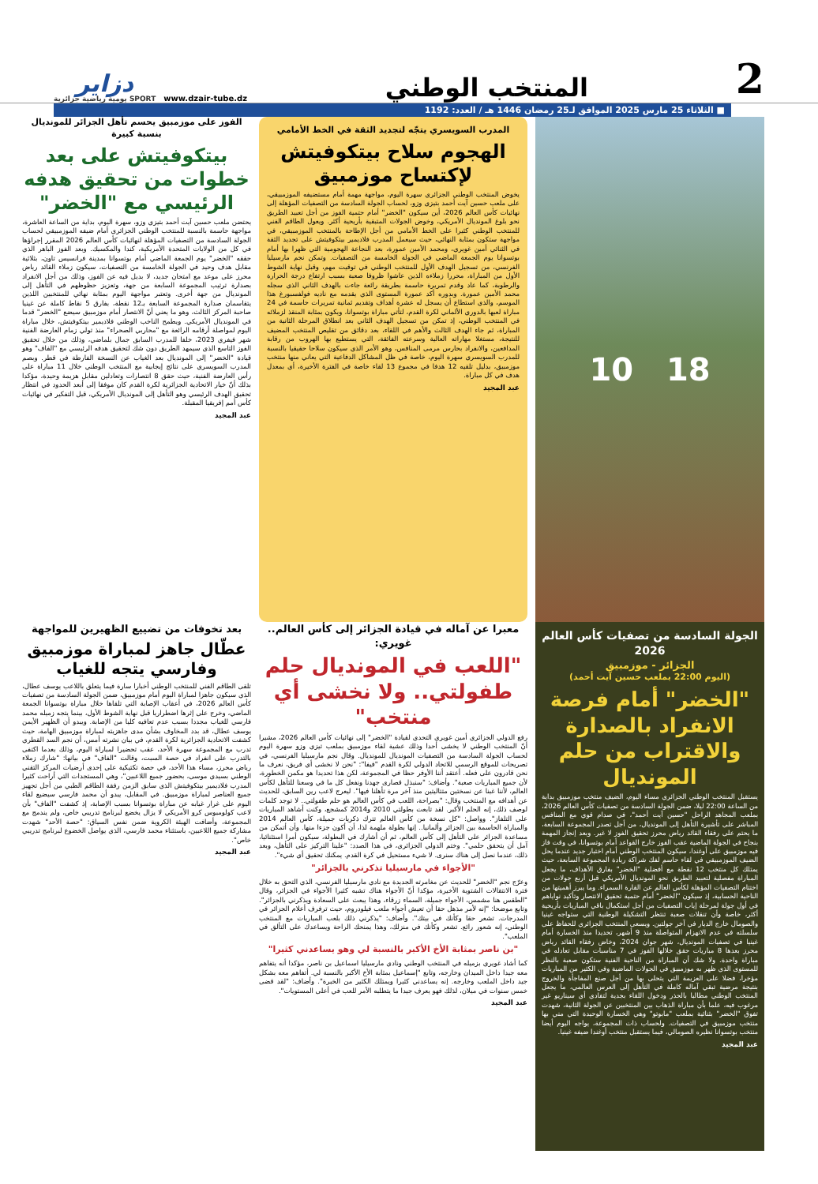2
المنتخب الوطني
www.dzair-tube.dz
دزاير
SPORT يومية رياضية جزائرية
■ الثلاثاء 25 مارس 2025 الموافق لـ25 رمضان 1446 هـ / العدد: 1192
18 10
المدرب السويسري يتجّه لتجديد الثقة في الخط الأمامي
الهجوم سلاح بيتكوفيتش لإكتساح موزمبيق
يخوض المنتخب الوطني الجزائري سهرة اليوم، مواجهة مهمة أمام مستضيفه الموزمبيقي، على ملعب حسين آيت أحمد بتيزي وزو، لحساب الجولة السادسة من التصفيات المؤهلة إلى نهائيات كأس العالم 2026، أين سيكون "الخضر" أمام حتمية الفوز من أجل تعبيد الطريق نحو بلوغ المونديال الأمريكي، وخوض الجولات المتبقية بأريحية أكثر. ويعول الطاقم الفني للمنتخب الوطني كثيرا على الخط الأمامي من أجل الإطاحة بالمنتخب الموزمبيقي، في مواجهة ستكون بمثابة النهائي، حيث سيعمل المدرب فلاديمير بيتكوفيتش على تجديد الثقة في الثنائي أمين غويري، ومحمد الأمين عمورة، بعد النجاعة الهجومية التي ظهرا بها أمام بوتسوانا يوم الجمعة الماضي في الجولة الخامسة من التصفيات. وتمكن نجم مارسيليا الفرنسي، من تسجيل الهدف الأول للمنتخب الوطني في توقيت مهم، وقبل نهاية الشوط الأول من المباراة، محررا زملاءه الذين عاشوا ظروفا صعبة بسبب ارتفاع درجة الحرارة والرطوبة، كما عاد وقدم تمريرة حاسمة بطريقة رائعة جاءت بالهدف الثاني الذي سجله محمد الأمين عمورة. وبدوره أكد عمورة المستوى الذي يقدمه مع ناديه فولفسبورغ هذا الموسم، والذي استطاع أن يسجل له عشرة أهداف وتقديم ثمانية تمريرات حاسمة في 24 مباراة لعبها بالدوري الألماني لكرة القدم، لتأتي مباراة بوتسوانا، ويكون بمثابة المنقذ لزملائه في المنتخب الوطني، إذ تمكن من تسجيل الهدف الثاني بعد انطلاق المرحلة الثانية من المباراة، ثم جاء الهدف الثالث والأهم في اللقاء، بعد دقائق من تقليص المنتخب المضيف للنتيجة، مستغلا مهاراته العالية وسرعته الفائقة، التي يستطيع بها الهروب من رقابة المدافعين، والانفراد بحارس مرمى المنافس، وهو الأمر الذي سيكون سلاحا حقيقيا بالنسبة للمدرب السويسري سهرة اليوم، خاصة في ظل المشاكل الدفاعية التي يعاني منها منتخب موزمبيق، بدليل تلقيه 12 هدفا في مجموع 13 لقاء خاصة في الفترة الأخيرة، أي بمعدل هدف في كل مباراة.
عبد المجيد
الفوز على موزمبيق يحسم تأهل الجزائر للمونديال بنسبة كبيرة
بيتكوفيتش على بعد خطوات من تحقيق هدفه الرئيسي مع "الخضر"
يحتضن ملعب حسين آيت أحمد بتيزي وزو، سهرة اليوم، بداية من الساعة العاشرة، مواجهة حاسمة بالنسبة للمنتخب الوطني الجزائري أمام ضيفه الموزمبيقي لحساب الجولة السادسة من التصفيات المؤهلة لنهائيات كأس العالم 2026 المقرر إجراؤها في كل من الولايات المتحدة الأمريكية، كندا والمكسيك. وبعد الفوز الباهر الذي حققه "الخضر" يوم الجمعة الماضي أمام بوتسوانا بمدينة فرانسيس تاون، بثلاثية مقابل هدف وحيد في الجولة الخامسة من التصفيات، سيكون زملاء القائد رياض محرز على موعد مع امتحان جديد، لا بديل فيه عن الفوز، وذلك من أجل الانفراد بصدارة ترتيب المجموعة السابعة من جهة، وتعزيز حظوظهم في التأهل إلى المونديال من جهة أخرى. وتعتبر مواجهة اليوم بمثابة نهائي للمنتخبين اللذين يتقاسمان صدارة المجموعة السابعة بـ12 نقطة، بفارق 5 نقاط كاملة عن غينيا صاحبة المركز الثالث، وهو ما يعني أنّ الانتصار أمام موزمبيق سيضع "الخضر" قدما في المونديال الأمريكي. ويطمح الناخب الوطني فلاديمير بيتكوفيتش، خلال مباراة اليوم لمواصلة أرقامه الرائعة مع "محاربي الصحراء" منذ تولي زمام العارضة الفنية شهر فيفري 2023، خلفا للمدرب السابق جمال بلماضي، وذلك من خلال تحقيق الفوز التاسع الذي سيمهد الطريق دون شك لتحقيق هدفه الرئيسي مع "الفاف" وهو قيادة "الخضر" إلى المونديال بعد الغياب عن النسخة الفارطة في قطر. وبصم المدرب السويسري على نتائج إيجابية مع المنتخب الوطني خلال 11 مباراة على رأس العارضة الفنية، حيث حقق 8 انتصارات وتعادلين مقابل هزيمة وحيدة، مؤكدا بذلك أنّ خيار الاتحادية الجزائرية لكرة القدم كان موفقا إلى أبعد الحدود في انتظار تحقيق الهدف الرئيسي وهو التأهل إلى المونديال الأمريكي، قبل التفكير في نهائيات كأس أمم إفريقيا المقبلة.
عبد المجيد
الجولة السادسة من تصفيات كأس العالم 2026
الجزائر - موزمبيق
(اليوم 22:00 بملعب حسين آيت أحمد)
"الخضر" أمام فرصة الانفراد بالصدارة والاقتراب من حلم المونديال
يستقبل المنتخب الوطني الجزائري مساء اليوم، الضيف منتخب موزمبيق بداية من الساعة 22:00 ليلا، ضمن الجولة السادسة من تصفيات كأس العالم 2026، بملعب المجاهد الراحل "حسين آيت أحمد"، في صدام قوي مع المنافس المباشر على تأشيرة التأهل إلى المونديال، من أجل تصدر المجموعة السابعة، ما يحتم على رفقاء القائد رياض محرز تحقيق الفوز لا غير. وبعد إنجاز المهمة بنجاح في الجولة الماضية عقب الفوز خارج القواعد أمام بوتسوانا، في وقت فاز فيه موزمبيق على أوغندا، سيكون المنتخب الوطني أمام اختبار جديد عندما يحل الضيف الموزمبيقي في لقاء حاسم لفك شراكة ريادة المجموعة السابعة، حيث يمتلك كل منتخب 12 نقطة مع أفضلية "الخضر" بفارق الأهداف، ما يجعل المباراة مفصلية لتعبيد الطريق نحو المونديال الأمريكي قبل أربع جولات من اختتام التصفيات المؤهلة لكأس العالم عن القارة السمراء. وما يبرز أهميتها من الناحية الحسابية، إذ سيكون "الخضر" أمام حتمية تحقيق الانتصار وتأكيد نواياهم في أول جولة لمرحلة إياب التصفيات من أجل استكمال باقي المباريات بأريحية أكثر، خاصة وأن تنقلات صعبة تنتظر التشكيلة الوطنية التي ستواجه غينيا والصومال خارج الديار في آخر جولتين. ويسعى المنتخب الجزائري للحفاظ على سلسلته في عدم الانهزام المتواصلة منذ 9 أشهر، تحديدا منذ الخسارة أمام غينيا في تصفيات المونديال، شهر جوان 2024، وخاض رفقاء القائد رياض محرز بعدها 8 مباريات حقق خلالها الفوز في 7 مناسبات مقابل تعادله في مباراة واحدة. ولا شك أن المباراة من الناحية الفنية ستكون صعبة بالنظر للمستوى الذي ظهر به موزمبيق في الجولات الماضية وفي الكثير من المباريات مؤخرا، فضلا على العزيمة التي يتحلى بها من أجل صنع المفاجأة والخروج بنتيجة مرضية تبقي آماله كاملة في التأهل إلى العرس العالمي، ما يجعل المنتخب الوطني مطالبا بالحذر ودخول اللقاء بجدية لتفادي أي سيناريو غير مرغوب فيه، علما بأن مباراة الذهاب بين المنتخبين عن الجولة الثانية، شهدت تفوق "الخضر" بثنائية بملعب "مابوتو" وهي الخسارة الوحيدة التي مني بها منتخب موزمبيق في التصفيات. ولحساب ذات المجموعة، يواجه اليوم أيضا منتخب بوتسوانا نظيره الصومالي، فيما يستقبل منتخب أوغندا ضيفه غينيا.
عبد المجيد
معبرا عن آماله في قيادة الجزائر إلى كأس العالم.. غويري:
"اللعب في المونديال حلم طفولتي.. ولا نخشى أي منتخب"
رفع الدولي الجزائري أمين غويري التحدي لقيادة "الخضر" إلى نهائيات كأس العالم 2026، مشيرا أنّ المنتخب الوطني لا يخشى أحدا وذلك عشية لقاء موزمبيق بملعب تيزي وزو سهرة اليوم لحساب الجولة السادسة من التصفيات المونديال للمونديال. وقال نجم مارسيليا الفرنسي، في تصريحات للموقع الرسمي للاتحاد الدولي لكرة القدم "فيفا": "نحن لا نخشى أي فريق، نعرف ما نحن قادرون على فعله. أعتقد أننا الأوفر حظا في المجموعة، لكن هذا تحديدا هو مكمن الخطورة، لأن جميع المباريات صعبة". وأضاف: "سنبذل قصارى جهدنا ونفعل كل ما في وسعنا للتأهل لكأس العالم، لأننا غبنا عن نسختين متتاليتين منذ آخر مرة تأهلنا فيها". ليعرج لاعب رين السابق، للحديث عن أهدافه مع المنتخب وقال: "بصراحة، اللعب في كأس العالم هو حلم طفولتي.. لا توجد كلمات لوصف ذلك، إنه الحلم الأكبر. لقد تابعت بطولتي 2010 و2014 كمشجع، وكنت أشاهد المباريات على التلفاز". وواصل: "كل نسخة من كأس العالم تترك ذكريات جميلة، كأس العالم 2014 والمباراة الحاسمة بين الجزائر وألمانيا.. إنها بطولة ملهمة لذا، أن أكون جزءا منها. وأن أتمكن من مساعدة الجزائر على التأهل إلى كأس العالم، ثم أن أشارك في البطولة، سيكون أمرا استثنائيا، آمل أن يتحقق حلمي". وختم الدولي الجزائري، في هذا الصدد: "علينا التركيز على التأهل، وبعد ذلك، عندما نصل إلى هناك سنرى. لا شيء مستحيل في كرة القدم. يمكنك تحقيق أي شيء".
"الأجواء في مارسيليا تذكرني بالجزائر"
وعرّج نجم "الخضر" للحديث عن مغامرته الجديدة مع نادي مارسيليا الفرنسي، الذي التحق به خلال فترة الانتقالات الشتوية الأخيرة، مؤكدا أنّ الأجواء هناك تشبه كثيرا الأجواء في الجزائر، وقال "الطقس هنا مشمس، الأجواء جميلة، السماء زرقاء، وهذا يبعث على السعادة ويذكرني بالجزائر". وتابع موضحا: "إنه لأمر مذهل حقا أن تعيش أجواء ملعب فيلودروم، حيث ترفرف أعلام الجزائر في المدرجات. تشعر حقا وكأنك في بيتك". وأضاف: "يذكرني ذلك بلعب المباريات مع المنتخب الوطني، إنه شعور رائع. تشعر وكأنك في منزلك، وهذا يمنحك الراحة ويساعدك على التألق في الملعب".
"بن ناصر بمثابة الأخ الأكبر بالنسبة لي وهو يساعدني كثيرا"
كما أشاد غويري بزميله في المنتخب الوطني ونادي مارسيليا اسماعيل بن ناصر، مؤكدا أنه يتفاهم معه جيدا داخل الميدان وخارجه، وتابع "إسماعيل بمثابة الأخ الأكبر بالنسبة لي. أتفاهم معه بشكل جيد داخل الملعب وخارجه. إنه يساعدني كثيرا ويمتلك الكثير من الخبرة". وأضاف: "لقد قضى خمس سنوات في ميلان، لذلك فهو يعرف جيدا ما يتطلبه الأمر للعب في أعلى المستويات".
عبد المجيد
بعد تخوفات من تضييع الظهيرين للمواجهة
عطّال جاهز لمباراة موزمبيق وفارسي يتجه للغياب
تلقى الطاقم الفني للمنتخب الوطني أخبارا سارة فيما يتعلق باللاعب يوسف عطال، الذي سيكون جاهزا لمباراة اليوم أمام موزمبيق، ضمن الجولة السادسة من تصفيات كأس العالم 2026، في أعقاب الإصابة التي تلقاها خلال مباراة بوتسوانا الجمعة الماضي، وخرج على إثرها اضطراريا قبل نهاية الشوط الأول، بينما يتجه زميله محمد فارسي للغياب مجددا بسبب عدم تعافيه كليا من الإصابة. ويبدو أن الظهير الأيمن يوسف عطال، قد بدد المخاوف بشأن مدى جاهزيته لمباراة موزمبيق الهامة، حيث كشفت الاتحادية الجزائرية لكرة القدم، في بيان نشرته أمس، أن نجم السد القطري تدرب مع المجموعة سهرة الأحد، عقب تحضيرا لمباراة اليوم، وذلك بعدما اكتفى بالتدرب على انفراد في حصة السبت، وقالت "الفاف" في بيانها: "شارك زملاء رياض محرز، مساء هذا الأحد، في حصة تكتيكية على إحدى أرضيات المركز التقني الوطني بسيدي موسى، بحضور جميع اللاعبين"، وهي المستجدات التي أراحت كثيرا المدرب فلاديمير بيتكوفيتش الذي سابق الزمن رفقة الطاقم الطبي من أجل تجهيز جميع العناصر لمباراة موزمبيق. في المقابل، يبدو أن محمد فارسي سيضيع لقاء اليوم على غرار غيابه عن مباراة بوتسوانا بسبب الإصابة، إذ كشفت "الفاف" بأن لاعب كولومبوس كرو الأمريكي لا يزال يخضع لبرنامج تدريبي خاص، ولم يندمج مع المجموعة، وأضافت الهيئة الكروية ضمن نفس السياق: "حصة الأحد" شهدت مشاركة جميع اللاعبين، باستثناء محمد فارسي، الذي يواصل الخضوع لبرنامج تدريبي خاص".
عبد المجيد